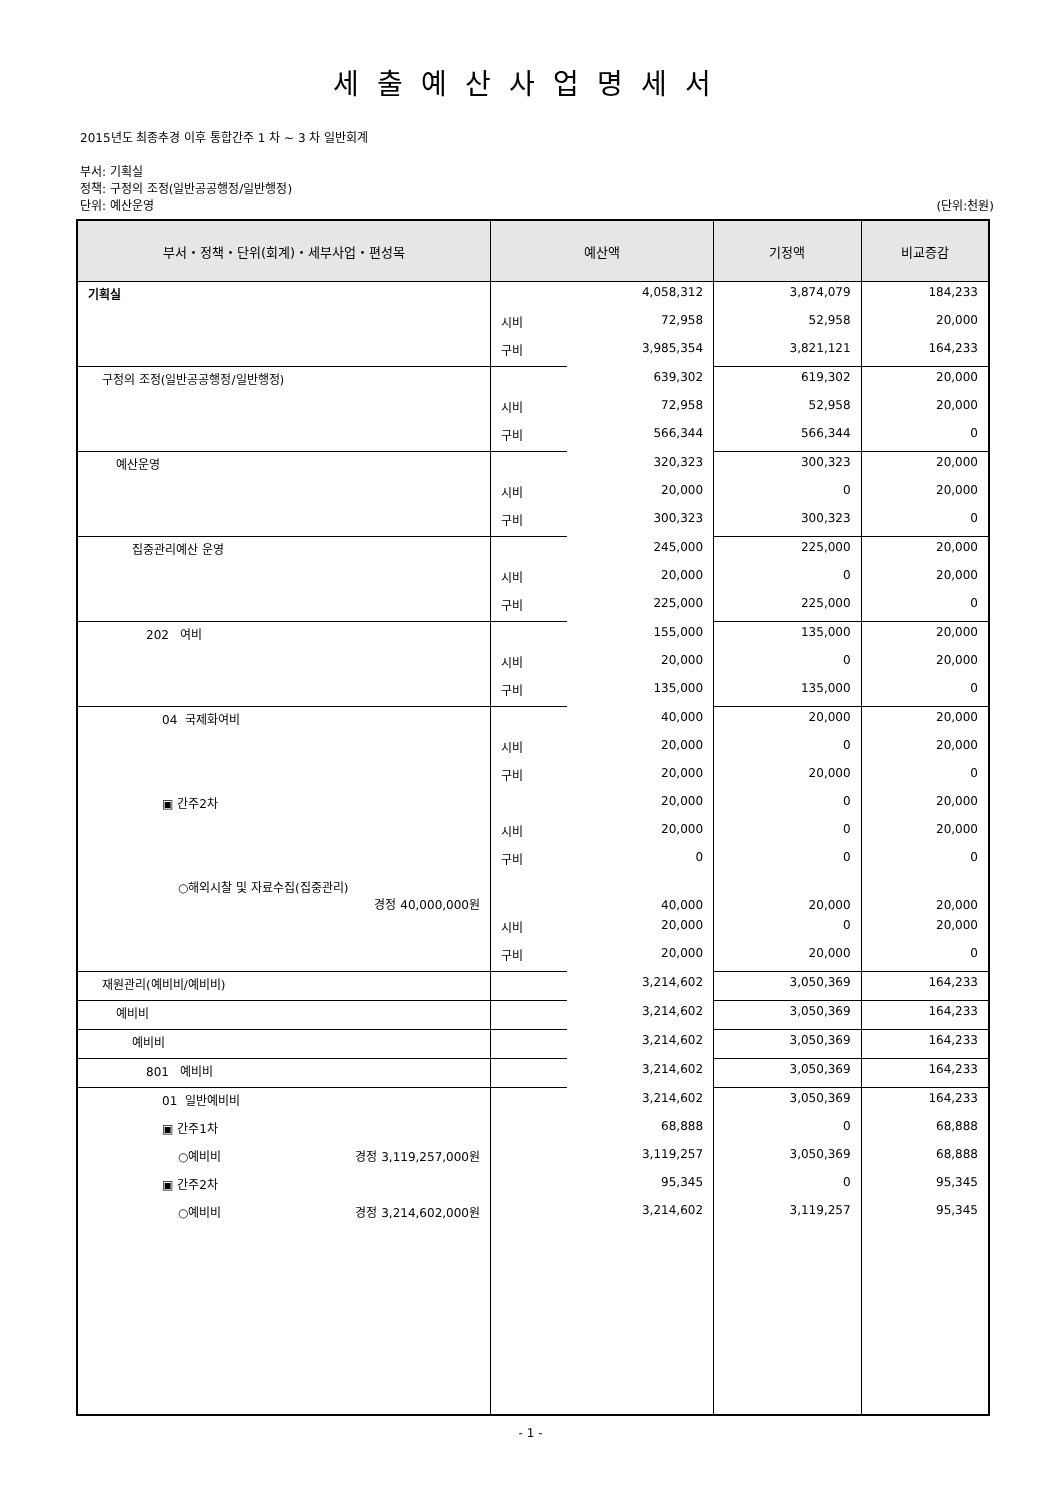세출예산사업명세서
2015년도 최종추경 이후 통합간주 1 차 ~ 3 차 일반회계
부서: 기획실
정책: 구정의 조정(일반공공행정/일반행정)
단위: 예산운영 (단위:천원)
| 부서・정책・단위(회계)・세부사업・편성목 | 예산액 | | 기정액 | 비교증감 |
| --- | --- | --- | --- | --- |
| 기획실 | | 4,058,312 | 3,874,079 | 184,233 |
| | 시비 | 72,958 | 52,958 | 20,000 |
| | 구비 | 3,985,354 | 3,821,121 | 164,233 |
| 구정의 조정(일반공공행정/일반행정) | | 639,302 | 619,302 | 20,000 |
| | 시비 | 72,958 | 52,958 | 20,000 |
| | 구비 | 566,344 | 566,344 | 0 |
| 예산운영 | | 320,323 | 300,323 | 20,000 |
| | 시비 | 20,000 | 0 | 20,000 |
| | 구비 | 300,323 | 300,323 | 0 |
| 집중관리예산 운영 | | 245,000 | 225,000 | 20,000 |
| | 시비 | 20,000 | 0 | 20,000 |
| | 구비 | 225,000 | 225,000 | 0 |
| 202 여비 | | 155,000 | 135,000 | 20,000 |
| | 시비 | 20,000 | 0 | 20,000 |
| | 구비 | 135,000 | 135,000 | 0 |
| 04 국제화여비 | | 40,000 | 20,000 | 20,000 |
| | 시비 | 20,000 | 0 | 20,000 |
| | 구비 | 20,000 | 20,000 | 0 |
| ▣ 간주2차 | | 20,000 | 0 | 20,000 |
| | 시비 | 20,000 | 0 | 20,000 |
| | 구비 | 0 | 0 | 0 |
| ○해외시찰 및 자료수집(집중관리) 경정 40,000,000원 | | 40,000 | 20,000 | 20,000 |
| | 시비 | 20,000 | 0 | 20,000 |
| | 구비 | 20,000 | 20,000 | 0 |
| 재원관리(예비비/예비비) | | 3,214,602 | 3,050,369 | 164,233 |
| 예비비 | | 3,214,602 | 3,050,369 | 164,233 |
| 예비비 | | 3,214,602 | 3,050,369 | 164,233 |
| 801 예비비 | | 3,214,602 | 3,050,369 | 164,233 |
| 01 일반예비비 | | 3,214,602 | 3,050,369 | 164,233 |
| ▣ 간주1차 | | 68,888 | 0 | 68,888 |
| ○예비비 경정 3,119,257,000원 | | 3,119,257 | 3,050,369 | 68,888 |
| ▣ 간주2차 | | 95,345 | 0 | 95,345 |
| ○예비비 경정 3,214,602,000원 | | 3,214,602 | 3,119,257 | 95,345 |
- 1 -